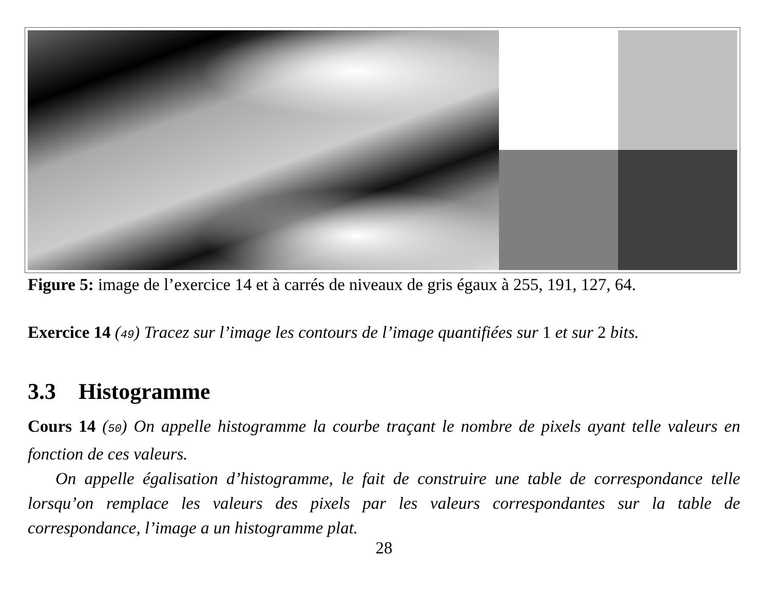Figure 5: image de l’exercice 14 et à carrés de niveaux de gris égaux à 255, 191, 127, 64.
Exercice 14 (49) Tracez sur l’image les contours de l’image quantifiées sur 1 et sur 2 bits.
3.3 Histogramme
Cours 14 (50) On appelle histogramme la courbe traçant le nombre de pixels ayant telle valeurs en fonction de ces valeurs.
On appelle égalisation d’histogramme, le fait de construire une table de correspondance telle lorsqu’on remplace les valeurs des pixels par les valeurs correspondantes sur la table de correspondance, l’image a un histogramme plat.
28